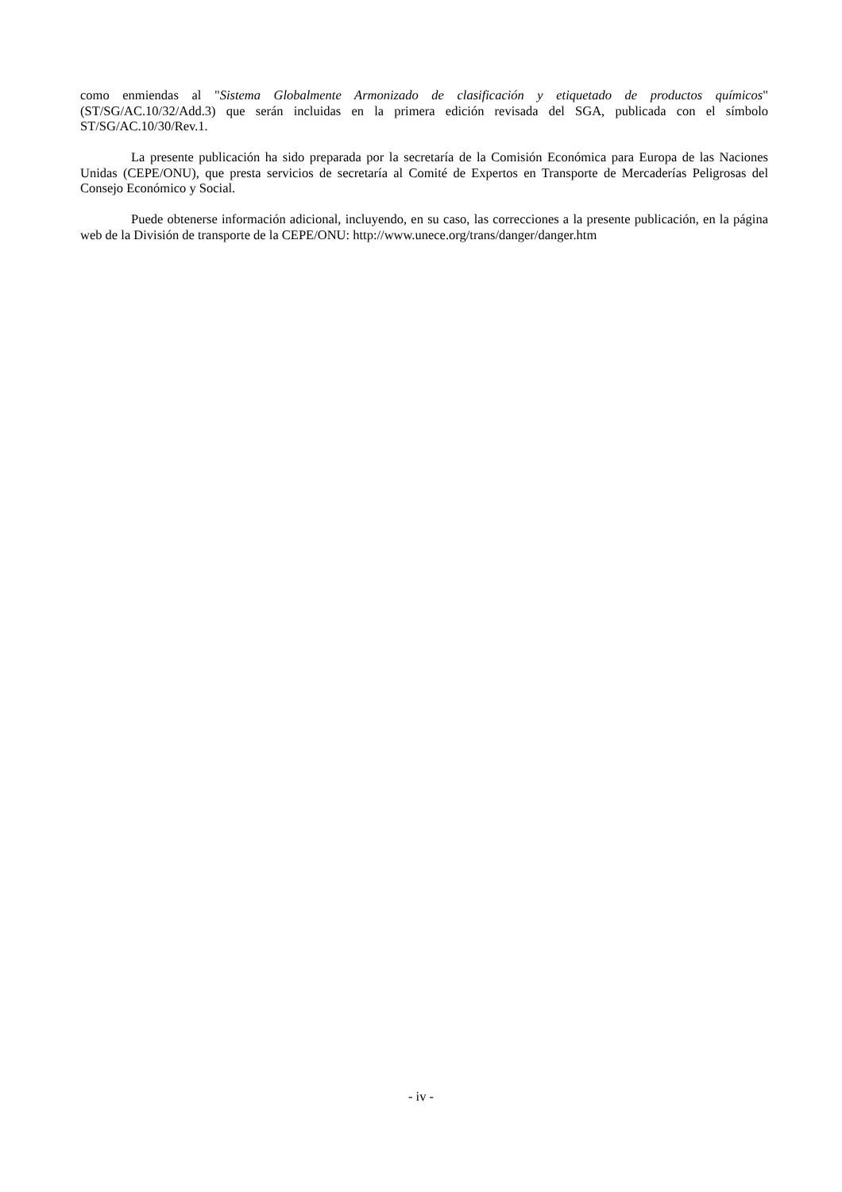como enmiendas al "Sistema Globalmente Armonizado de clasificación y etiquetado de productos químicos" (ST/SG/AC.10/32/Add.3) que serán incluidas en la primera edición revisada del SGA, publicada con el símbolo ST/SG/AC.10/30/Rev.1.
La presente publicación ha sido preparada por la secretaría de la Comisión Económica para Europa de las Naciones Unidas (CEPE/ONU), que presta servicios de secretaría al Comité de Expertos en Transporte de Mercaderías Peligrosas del Consejo Económico y Social.
Puede obtenerse información adicional, incluyendo, en su caso, las correcciones a la presente publicación, en la página web de la División de transporte de la CEPE/ONU: http://www.unece.org/trans/danger/danger.htm
- iv -